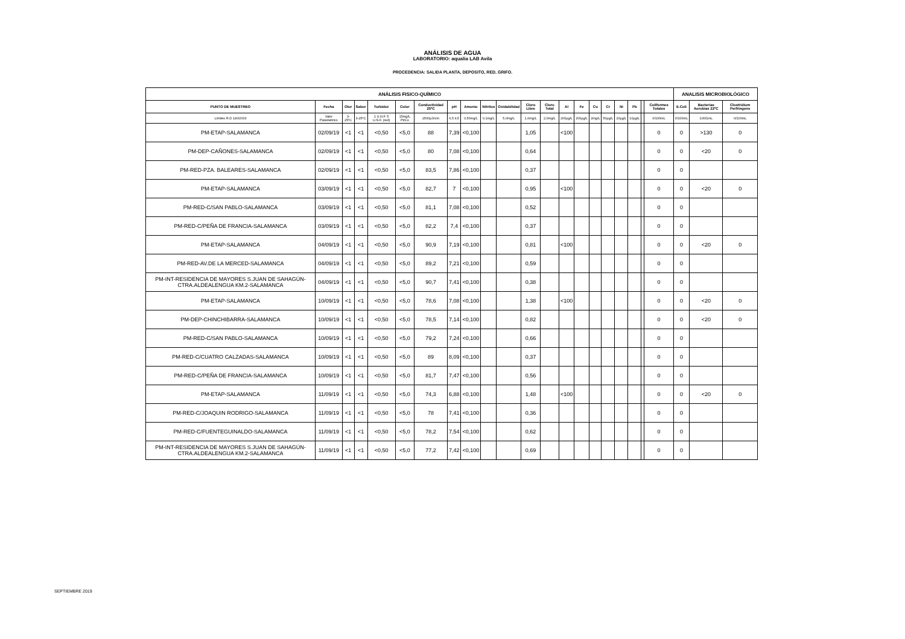ANÁLISIS DE AGUA
LABORATORIO: aqualia LAB Avila
PROCEDENCIA: SALIDA PLANTA, DEPOSITO, RED, GRIFO.
| ANÁLISIS FISICO-QUÍMICO | | | | | | | | | | | | | | | | | | | | | ANALISIS MICROBIOLÓGICO | | |
| --- | --- | --- | --- | --- | --- | --- | --- | --- | --- | --- | --- | --- | --- | --- | --- | --- | --- | --- | --- | --- | --- | --- | --- |
| PUNTO DE MUESTREO | Fecha | Olor | Sabor | Turbidez | Color | Conductividad 25ºC | pH | Amonio | Nitritos | Oxidabilidad | Cloro Libre | Cloro Total | Al | Fe | Cu | Cr | Ni | Pb | | Coliformes Totales | E.Coli | Bacterias Aerobias 22ºC | Clostridium Perfringens |
| Límites R.D 140/2003 | Valor Paramétrico | 3-25ºC | 3-25ºC | 1 U.N.F. 5 U.N.F. (red) | 15mg/L Pt/Co | 2500µS/cm | 6,5 9,5 | 0,50mg/L | 0,1mg/L | 5,0mg/L | 1,0mg/L | 2,0mg/L | 200µg/L | 200µg/L | 2mg/L | 50µg/L | 20µg/L | 10µg/L | | 0/100mL | 0/100mL | 100/1mL | 0/100mL |
| PM-ETAP-SALAMANCA | 02/09/19 | <1 | <1 | <0,50 | <5,0 | 88 | 7,39 | <0,100 | | | 1,05 | | <100 | | | | | | | 0 | 0 | >130 | 0 |
| PM-DEP-CAÑONES-SALAMANCA | 02/09/19 | <1 | <1 | <0,50 | <5,0 | 80 | 7,08 | <0,100 | | | 0,64 | | | | | | | | | 0 | 0 | <20 | 0 |
| PM-RED-PZA. BALEARES-SALAMANCA | 02/09/19 | <1 | <1 | <0,50 | <5,0 | 83,5 | 7,86 | <0,100 | | | 0,37 | | | | | | | | | 0 | 0 | | |
| PM-ETAP-SALAMANCA | 03/09/19 | <1 | <1 | <0,50 | <5,0 | 82,7 | 7 | <0,100 | | | 0,95 | | <100 | | | | | | | 0 | 0 | <20 | 0 |
| PM-RED-C/SAN PABLO-SALAMANCA | 03/09/19 | <1 | <1 | <0,50 | <5,0 | 81,1 | 7,08 | <0,100 | | | 0,52 | | | | | | | | | 0 | 0 | | |
| PM-RED-C/PEÑA DE FRANCIA-SALAMANCA | 03/09/19 | <1 | <1 | <0,50 | <5,0 | 82,2 | 7,4 | <0,100 | | | 0,37 | | | | | | | | | 0 | 0 | | |
| PM-ETAP-SALAMANCA | 04/09/19 | <1 | <1 | <0,50 | <5,0 | 90,9 | 7,19 | <0,100 | | | 0,81 | | <100 | | | | | | | 0 | 0 | <20 | 0 |
| PM-RED-AV.DE LA MERCED-SALAMANCA | 04/09/19 | <1 | <1 | <0,50 | <5,0 | 89,2 | 7,21 | <0,100 | | | 0,59 | | | | | | | | | 0 | 0 | | |
| PM-INT-RESIDENCIA DE MAYORES S.JUAN DE SAHAGÚN-CTRA.ALDEALENGUA KM.2-SALAMANCA | 04/09/19 | <1 | <1 | <0,50 | <5,0 | 90,7 | 7,41 | <0,100 | | | 0,38 | | | | | | | | | 0 | 0 | | |
| PM-ETAP-SALAMANCA | 10/09/19 | <1 | <1 | <0,50 | <5,0 | 78,6 | 7,08 | <0,100 | | | 1,38 | | <100 | | | | | | | 0 | 0 | <20 | 0 |
| PM-DEP-CHINCHIBARRA-SALAMANCA | 10/09/19 | <1 | <1 | <0,50 | <5,0 | 78,5 | 7,14 | <0,100 | | | 0,82 | | | | | | | | | 0 | 0 | <20 | 0 |
| PM-RED-C/SAN PABLO-SALAMANCA | 10/09/19 | <1 | <1 | <0,50 | <5,0 | 79,2 | 7,24 | <0,100 | | | 0,66 | | | | | | | | | 0 | 0 | | |
| PM-RED-C/CUATRO CALZADAS-SALAMANCA | 10/09/19 | <1 | <1 | <0,50 | <5,0 | 89 | 8,09 | <0,100 | | | 0,37 | | | | | | | | | 0 | 0 | | |
| PM-RED-C/PEÑA DE FRANCIA-SALAMANCA | 10/09/19 | <1 | <1 | <0,50 | <5,0 | 81,7 | 7,47 | <0,100 | | | 0,56 | | | | | | | | | 0 | 0 | | |
| PM-ETAP-SALAMANCA | 11/09/19 | <1 | <1 | <0,50 | <5,0 | 74,3 | 6,88 | <0,100 | | | 1,48 | | <100 | | | | | | | 0 | 0 | <20 | 0 |
| PM-RED-C/JOAQUIN RODRIGO-SALAMANCA | 11/09/19 | <1 | <1 | <0,50 | <5,0 | 78 | 7,41 | <0,100 | | | 0,36 | | | | | | | | | 0 | 0 | | |
| PM-RED-C/FUENTEGUINALDO-SALAMANCA | 11/09/19 | <1 | <1 | <0,50 | <5,0 | 78,2 | 7,54 | <0,100 | | | 0,62 | | | | | | | | | 0 | 0 | | |
| PM-INT-RESIDENCIA DE MAYORES S.JUAN DE SAHAGÚN-CTRA.ALDEALENGUA KM.2-SALAMANCA | 11/09/19 | <1 | <1 | <0,50 | <5,0 | 77,2 | 7,42 | <0,100 | | | 0,69 | | | | | | | | | 0 | 0 | | |
SEPTIEMBRE 2019